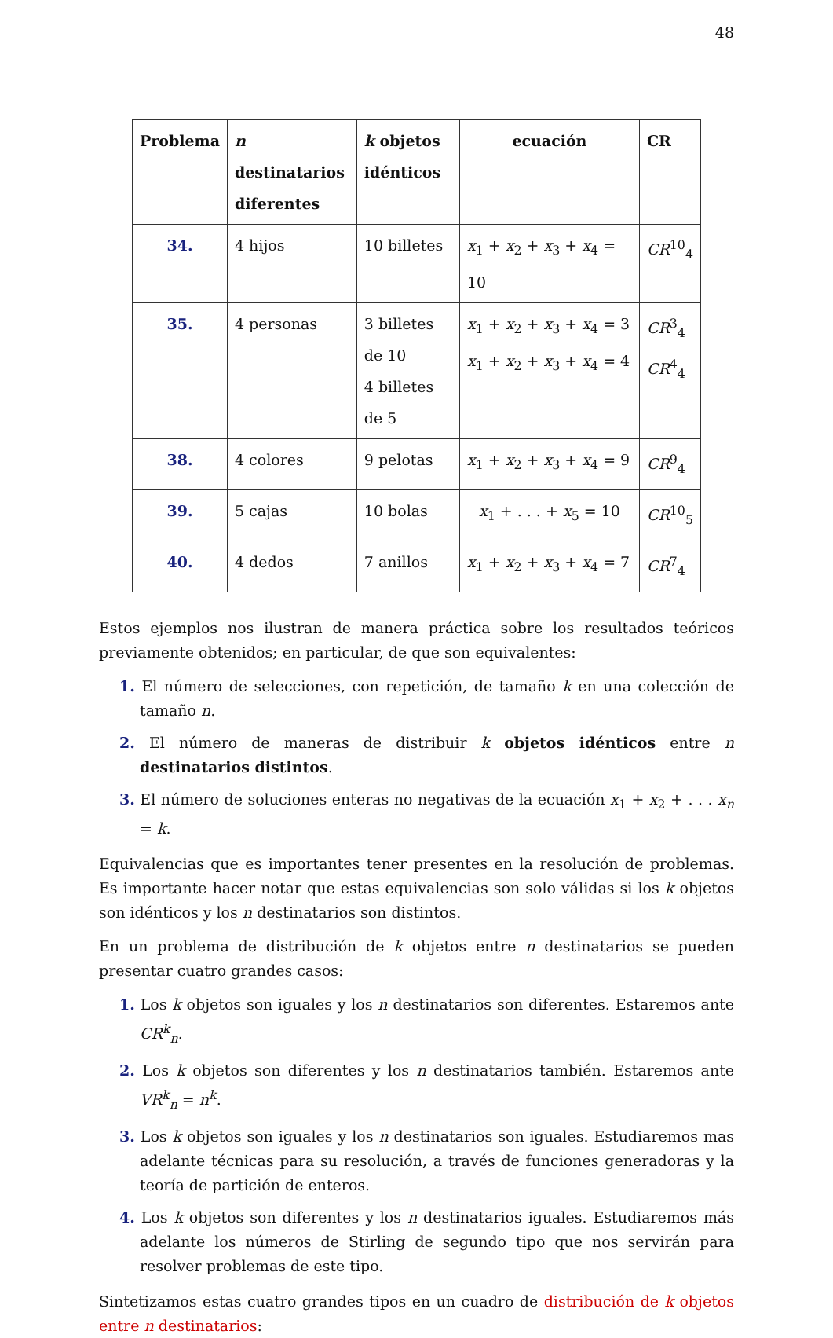48
| Problema | n destinatarios diferentes | k objetos idénticos | ecuación | CR |
| --- | --- | --- | --- | --- |
| 34. | 4 hijos | 10 billetes | x<sub>1</sub> + x<sub>2</sub> + x<sub>3</sub> + x<sub>4</sub> = 10 | CR<sup>10</sup><sub>4</sub> |
| 35. | 4 personas | 3 billetes de 10 4 billetes de 5 | x<sub>1</sub> + x<sub>2</sub> + x<sub>3</sub> + x<sub>4</sub> = 3 x<sub>1</sub> + x<sub>2</sub> + x<sub>3</sub> + x<sub>4</sub> = 4 | CR<sup>3</sup><sub>4</sub> CR<sup>4</sup><sub>4</sub> |
| 38. | 4 colores | 9 pelotas | x<sub>1</sub> + x<sub>2</sub> + x<sub>3</sub> + x<sub>4</sub> = 9 | CR<sup>9</sup><sub>4</sub> |
| 39. | 5 cajas | 10 bolas | x<sub>1</sub> + . . . + x<sub>5</sub> = 10 | CR<sup>10</sup><sub>5</sub> |
| 40. | 4 dedos | 7 anillos | x<sub>1</sub> + x<sub>2</sub> + x<sub>3</sub> + x<sub>4</sub> = 7 | CR<sup>7</sup><sub>4</sub> |
Estos ejemplos nos ilustran de manera práctica sobre los resultados teóricos previamente obtenidos; en particular, de que son equivalentes:
1. El número de selecciones, con repetición, de tamaño k en una colección de tamaño n.
2. El número de maneras de distribuir k objetos idénticos entre n destinatarios distintos.
3. El número de soluciones enteras no negativas de la ecuación x<sub>1</sub> + x<sub>2</sub> + . . . x<sub>n</sub> = k.
Equivalencias que es importantes tener presentes en la resolución de problemas. Es importante hacer notar que estas equivalencias son solo válidas si los k objetos son idénticos y los n destinatarios son distintos.
En un problema de distribución de k objetos entre n destinatarios se pueden presentar cuatro grandes casos:
1. Los k objetos son iguales y los n destinatarios son diferentes. Estaremos ante CR<sup>k</sup><sub>n</sub>.
2. Los k objetos son diferentes y los n destinatarios también. Estaremos ante VR<sup>k</sup><sub>n</sub> = n<sup>k</sup>.
3. Los k objetos son iguales y los n destinatarios son iguales. Estudiaremos mas adelante técnicas para su resolución, a través de funciones generadoras y la teoría de partición de enteros.
4. Los k objetos son diferentes y los n destinatarios iguales. Estudiaremos más adelante los números de Stirling de segundo tipo que nos servirán para resolver problemas de este tipo.
Sintetizamos estas cuatro grandes tipos en un cuadro de distribución de k objetos entre n destinatarios: